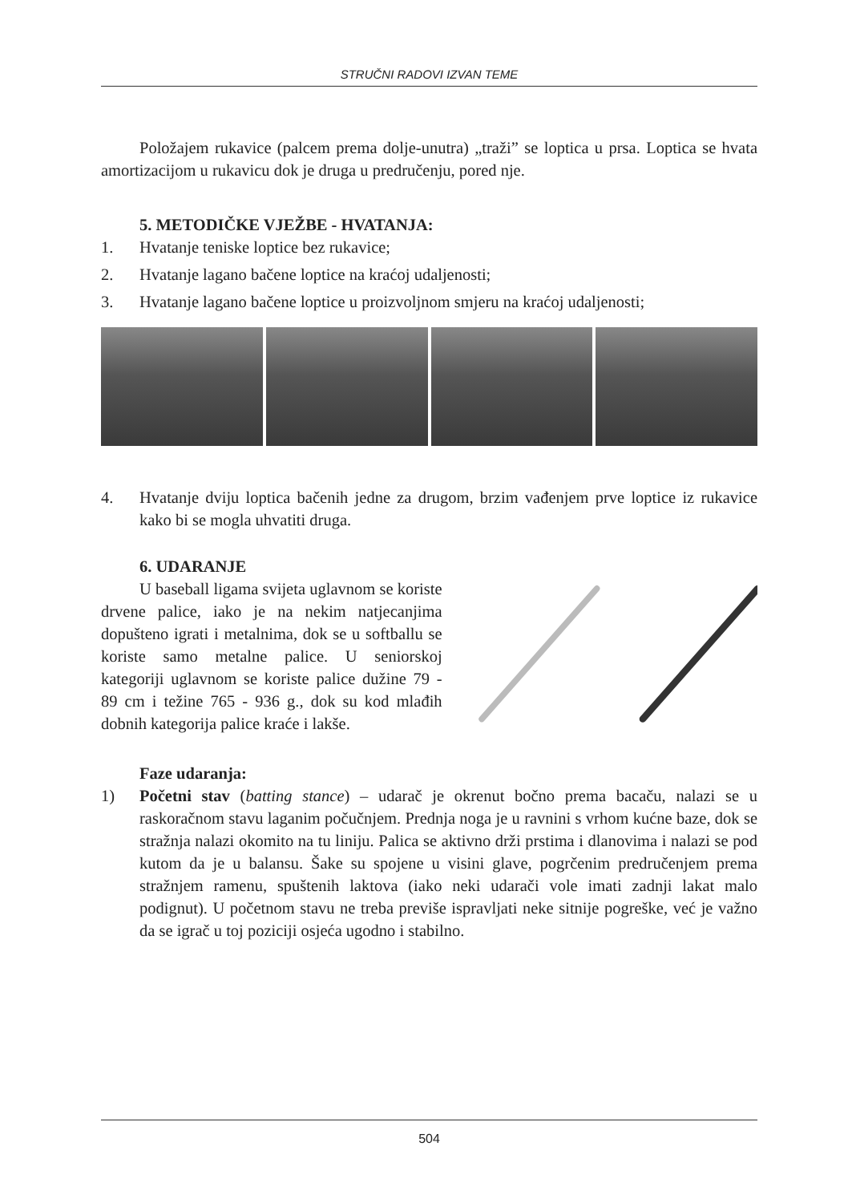STRUČNI RADOVI IZVAN TEME
Položajem rukavice (palcem prema dolje-unutra) „traži” se loptica u prsa. Loptica se hvata amortizacijom u rukavicu dok je druga u predručenju, pored nje.
5. METODIČKE VJEŽBE - HVATANJA:
1. Hvatanje teniske loptice bez rukavice;
2. Hvatanje lagano bačene loptice na kraćoj udaljenosti;
3. Hvatanje lagano bačene loptice u proizvoljnom smjeru na kraćoj udaljenosti;
4. Hvatanje dviju loptica bačenih jedne za drugom, brzim vađenjem prve loptice iz rukavice kako bi se mogla uhvatiti druga.
6. UDARANJE
U baseball ligama svijeta uglavnom se koriste drvene palice, iako je na nekim natjecanjima dopušteno igrati i metalnima, dok se u softballu se koriste samo metalne palice. U seniorskoj kategoriji uglavnom se koriste palice dužine 79 - 89 cm i težine 765 - 936 g., dok su kod mlađih dobnih kategorija palice kraće i lakše.
Faze udaranja:
1) Početni stav (batting stance) – udarač je okrenut bočno prema bacaču, nalazi se u raskoračnom stavu laganim počučnjem. Prednja noga je u ravnini s vrhom kućne baze, dok se stražnja nalazi okomito na tu liniju. Palica se aktivno drži prstima i dlanovima i nalazi se pod kutom da je u balansu. Šake su spojene u visini glave, pogrčenim predručenjem prema stražnjem ramenu, spuštenih laktova (iako neki udarači vole imati zadnji lakat malo podignut). U početnom stavu ne treba previše ispravljati neke sitnije pogreške, već je važno da se igrač u toj poziciji osjeća ugodno i stabilno.
504